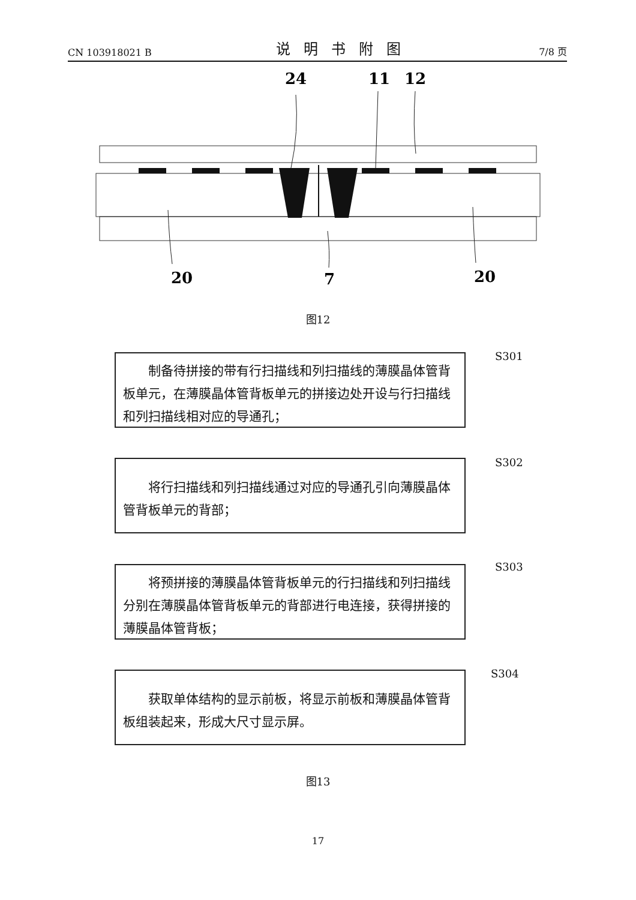CN 103918021 B 说明书附图 7/8 页
24
11
12
20
7
20
图12
制备待拼接的带有行扫描线和列扫描线的薄膜晶体管背板单元，在薄膜晶体管背板单元的拼接边处开设与行扫描线和列扫描线相对应的导通孔；
S301
将行扫描线和列扫描线通过对应的导通孔引向薄膜晶体管背板单元的背部；
S302
将预拼接的薄膜晶体管背板单元的行扫描线和列扫描线分别在薄膜晶体管背板单元的背部进行电连接，获得拼接的薄膜晶体管背板；
S303
获取单体结构的显示前板，将显示前板和薄膜晶体管背板组装起来，形成大尺寸显示屏。
S304
图13
17